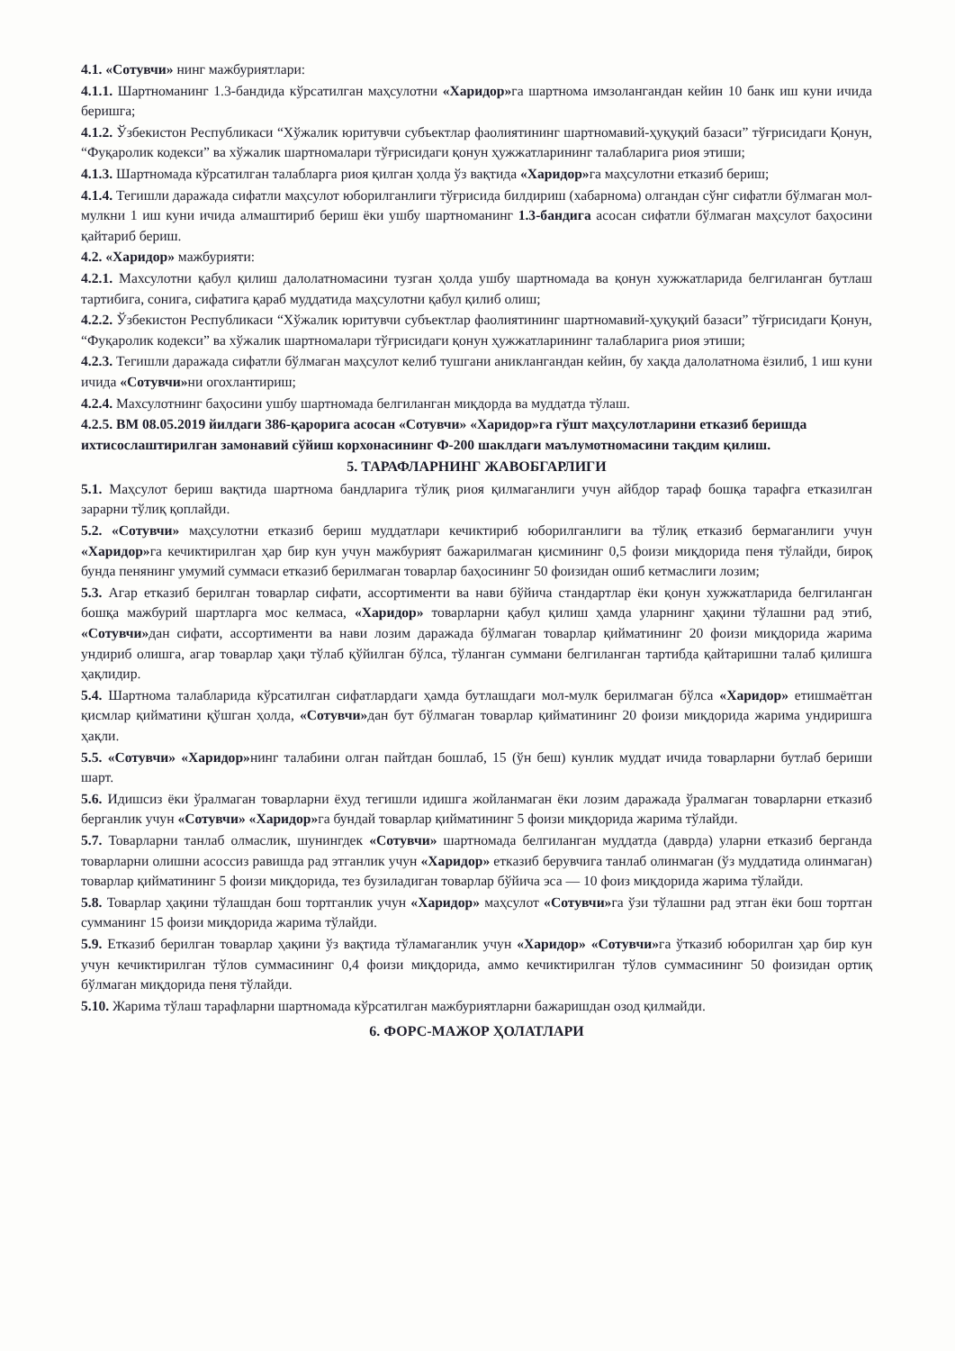4.1. «Сотувчи» нинг мажбуриятлари:
4.1.1. Шартноманинг 1.3-бандида кўрсатилган маҳсулотни «Харидор»га шартнома имзолангандан кейин 10 банк иш куни ичида беришга;
4.1.2. Ўзбекистон Республикаси “Хўжалик юритувчи субъектлар фаолиятининг шартномавий-ҳуқуқий базаси” тўғрисидаги Қонун, “Фуқаролик кодекси” ва хўжалик шартномалари тўғрисидаги қонун ҳужжатларининг талабларига риоя этиши;
4.1.3. Шартномада кўрсатилган талабларга риоя қилган ҳолда ўз вақтида «Харидор»га маҳсулотни етказиб бериш;
4.1.4. Тегишли даражада сифатли маҳсулот юборилганлиги тўғрисида билдириш (хабарнома) олгандан сўнг сифатли бўлмаган мол-мулкни 1 иш куни ичида алмаштириб бериш ёки ушбу шартноманинг 1.3-бандига асосан сифатли бўлмаган маҳсулот баҳосини қайтариб бериш.
4.2. «Харидор» мажбурияти:
4.2.1. Махсулотни қабул қилиш далолатномасини тузган ҳолда ушбу шартномада ва қонун хужжатларида белгиланган бутлаш тартибига, сонига, сифатига қараб муддатида маҳсулотни қабул қилиб олиш;
4.2.2. Ўзбекистон Республикаси “Хўжалик юритувчи субъектлар фаолиятининг шартномавий-ҳуқуқий базаси” тўғрисидаги Қонун, “Фуқаролик кодекси” ва хўжалик шартномалари тўғрисидаги қонун ҳужжатларининг талабларига риоя этиши;
4.2.3. Тегишли даражада сифатли бўлмаган маҳсулот келиб тушгани аниклангандан кейин, бу хақда далолатнома ёзилиб, 1 иш куни ичида «Сотувчи»ни огохлантириш;
4.2.4. Махсулотнинг баҳосини ушбу шартномада белгиланган миқдорда ва муддатда тўлаш.
4.2.5. ВМ 08.05.2019 йилдаги 386-қарорига асосан «Сотувчи» «Харидор»га гўшт маҳсулотларини етказиб беришда ихтисослаштирилган замонавий сўйиш корхонасининг Ф-200 шаклдаги маълумотномасини тақдим қилиш.
5. ТАРАФЛАРНИНГ ЖАВОБГАРЛИГИ
5.1. Маҳсулот бериш вақтида шартнома бандларига тўлиқ риоя қилмаганлиги учун айбдор тараф бошқа тарафга етказилган зарарни тўлиқ қоплайди.
5.2. «Сотувчи» маҳсулотни етказиб бериш муддатлари кечиктириб юборилганлиги ва тўлиқ етказиб бермаганлиги учун «Харидор»га кечиктирилган ҳар бир кун учун мажбурият бажарилмаган қисмининг 0,5 фоизи миқдорида пеня тўлайди, бироқ бунда пенянинг умумий суммаси етказиб берилмаган товарлар баҳосининг 50 фоизидан ошиб кетмаслиги лозим;
5.3. Агар етказиб берилган товарлар сифати, ассортименти ва нави бўйича стандартлар ёки қонун хужжатларида белгиланган бошқа мажбурий шартларга мос келмаса, «Харидор» товарларни қабул қилиш ҳамда уларнинг ҳақини тўлашни рад этиб, «Сотувчи»дан сифати, ассортименти ва нави лозим даражада бўлмаган товарлар қийматининг 20 фоизи миқдорида жарима ундириб олишга, агар товарлар ҳақи тўлаб қўйилган бўлса, тўланган суммани белгиланган тартибда қайтаришни талаб қилишга ҳақлидир.
5.4. Шартнома талабларида кўрсатилган сифатлардаги ҳамда бутлашдаги мол-мулк берилмаган бўлса «Харидор» етишмаётган қисмлар қийматини қўшган ҳолда, «Сотувчи»дан бут бўлмаган товарлар қийматининг 20 фоизи миқдорида жарима ундиришга ҳақли.
5.5. «Сотувчи» «Харидор»нинг талабини олган пайтдан бошлаб, 15 (ўн беш) кунлик муддат ичида товарларни бутлаб бериши шарт.
5.6. Идишсиз ёки ўралмаган товарларни ёхуд тегишли идишга жойланмаган ёки лозим даражада ўралмаган товарларни етказиб берганлик учун «Сотувчи» «Харидор»га бундай товарлар қийматининг 5 фоизи миқдорида жарима тўлайди.
5.7. Товарларни танлаб олмаслик, шунингдек «Сотувчи» шартномада белгиланган муддатда (даврда) уларни етказиб берганда товарларни олишни асоссиз равишда рад этганлик учун «Харидор» етказиб берувчига танлаб олинмаган (ўз муддатида олинмаган) товарлар қийматининг 5 фоизи миқдорида, тез бузиладиган товарлар бўйича эса — 10 фоиз миқдорида жарима тўлайди.
5.8. Товарлар ҳақини тўлашдан бош тортганлик учун «Харидор» маҳсулот «Сотувчи»га ўзи тўлашни рад этган ёки бош тортган сумманинг 15 фоизи миқдорида жарима тўлайди.
5.9. Етказиб берилган товарлар ҳақини ўз вақтида тўламаганлик учун «Харидор» «Сотувчи»га ўтказиб юборилган ҳар бир кун учун кечиктирилган тўлов суммасининг 0,4 фоизи миқдорида, аммо кечиктирилган тўлов суммасининг 50 фоизидан ортиқ бўлмаган миқдорида пеня тўлайди.
5.10. Жарима тўлаш тарафларни шартномада кўрсатилган мажбуриятларни бажаришдан озод қилмайди.
6. ФОРС-МАЖОР ҲОЛАТЛАРИ